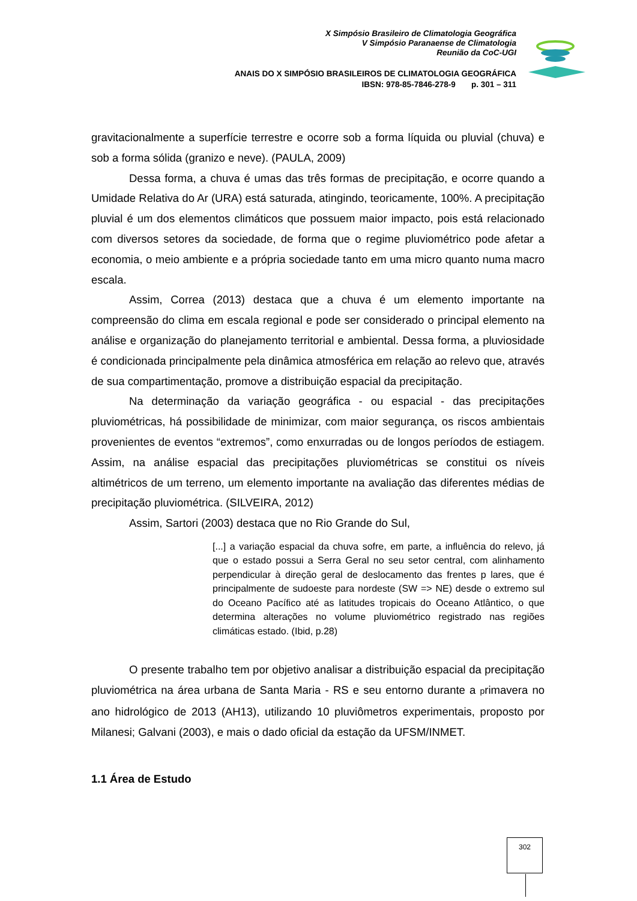X Simpósio Brasileiro de Climatologia Geográfica
V Simpósio Paranaense de Climatologia
Reunião da CoC-UGI
ANAIS DO X SIMPÓSIO BRASILEIROS DE CLIMATOLOGIA GEOGRÁFICA
IBSN: 978-85-7846-278-9 p. 301 – 311
gravitacionalmente a superfície terrestre e ocorre sob a forma líquida ou pluvial (chuva) e sob a forma sólida (granizo e neve). (PAULA, 2009)
Dessa forma, a chuva é umas das três formas de precipitação, e ocorre quando a Umidade Relativa do Ar (URA) está saturada, atingindo, teoricamente, 100%. A precipitação pluvial é um dos elementos climáticos que possuem maior impacto, pois está relacionado com diversos setores da sociedade, de forma que o regime pluviométrico pode afetar a economia, o meio ambiente e a própria sociedade tanto em uma micro quanto numa macro escala.
Assim, Correa (2013) destaca que a chuva é um elemento importante na compreensão do clima em escala regional e pode ser considerado o principal elemento na análise e organização do planejamento territorial e ambiental. Dessa forma, a pluviosidade é condicionada principalmente pela dinâmica atmosférica em relação ao relevo que, através de sua compartimentação, promove a distribuição espacial da precipitação.
Na determinação da variação geográfica - ou espacial - das precipitações pluviométricas, há possibilidade de minimizar, com maior segurança, os riscos ambientais provenientes de eventos “extremos”, como enxurradas ou de longos períodos de estiagem. Assim, na análise espacial das precipitações pluviométricas se constitui os níveis altimétricos de um terreno, um elemento importante na avaliação das diferentes médias de precipitação pluviométrica. (SILVEIRA, 2012)
Assim, Sartori (2003) destaca que no Rio Grande do Sul,
[...] a variação espacial da chuva sofre, em parte, a influência do relevo, já que o estado possui a Serra Geral no seu setor central, com alinhamento perpendicular à direção geral de deslocamento das frentes p lares, que é principalmente de sudoeste para nordeste (SW => NE) desde o extremo sul do Oceano Pacífico até as latitudes tropicais do Oceano Atlântico, o que determina alterações no volume pluviométrico registrado nas regiões climáticas estado. (Ibid, p.28)
O presente trabalho tem por objetivo analisar a distribuição espacial da precipitação pluviométrica na área urbana de Santa Maria - RS e seu entorno durante a primavera no ano hidrológico de 2013 (AH13), utilizando 10 pluviômetros experimentais, proposto por Milanesi; Galvani (2003), e mais o dado oficial da estação da UFSM/INMET.
1.1 Área de Estudo
302